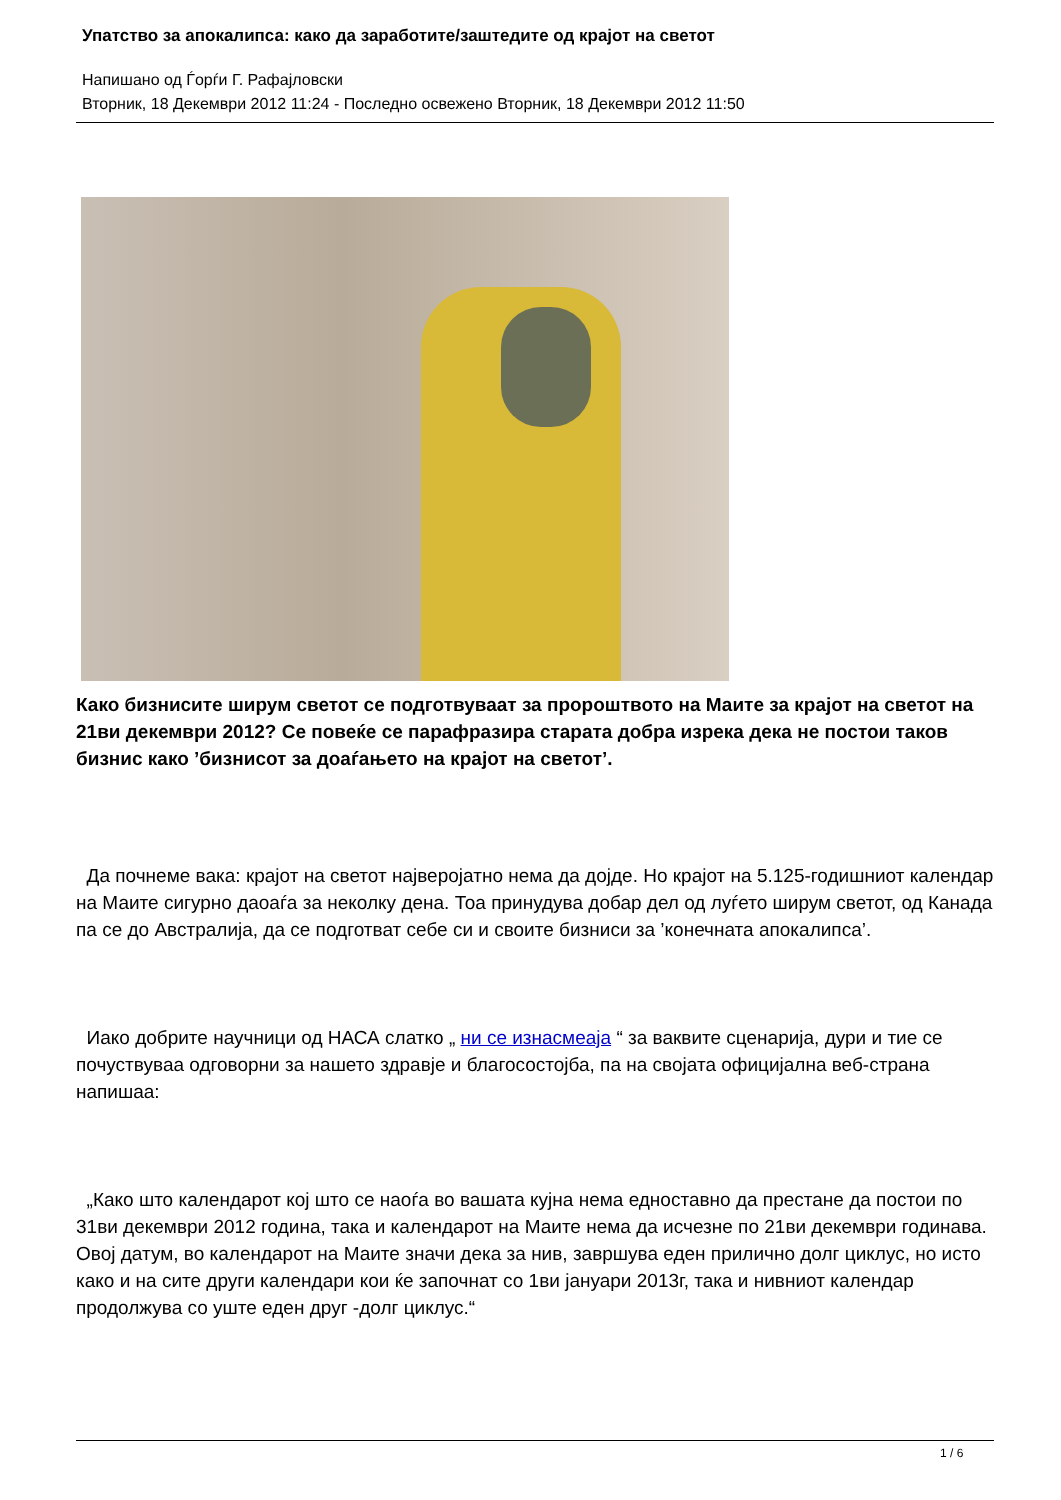Упатство за апокалипса: како да заработите/заштедите од крајот на светот
Напишано од Ѓорѓи Г. Рафајловски
Вторник, 18 Декември 2012 11:24 - Последно освежено Вторник, 18 Декември 2012 11:50
Како бизнисите ширум светот се подготвуваат за пророштвото на Маите за крајот на светот на 21ви декември 2012? Се повеќе се парафразира старата добра изрека дека не постои таков бизнис како ’бизнисот за доаѓањето на крајот на светот’.
Да почнеме вака: крајот на светот најверојатно нема да дојде. Но крајот на 5.125-годишниот календар на Маите сигурно даоаѓа за неколку дена. Тоа принудува добар дел од луѓето ширум светот, од Канада па се до Австралија, да се подготват себе си и своите бизниси за ’конечната апокалипса’.
Иако добрите научници од НАСА слатко „ ни се изнасмеаја “ за ваквите сценарија, дури и тие се почуствуваа одговорни за нашето здравје и благосостојба, па на својата официјална веб-страна напишаа:
„Како што календарот кој што се наоѓа во вашата кујна нема едноставно да престане да постои по 31ви декември 2012 година, така и календарот на Маите нема да исчезне по 21ви декември годинава. Овој датум, во календарот на Маите значи дека за нив, завршува еден прилично долг циклус, но исто како и на сите други календари кои ќе започнат со 1ви јануари 2013г, така и нивниот календар продолжува со уште еден друг -долг циклус.“
1 / 6